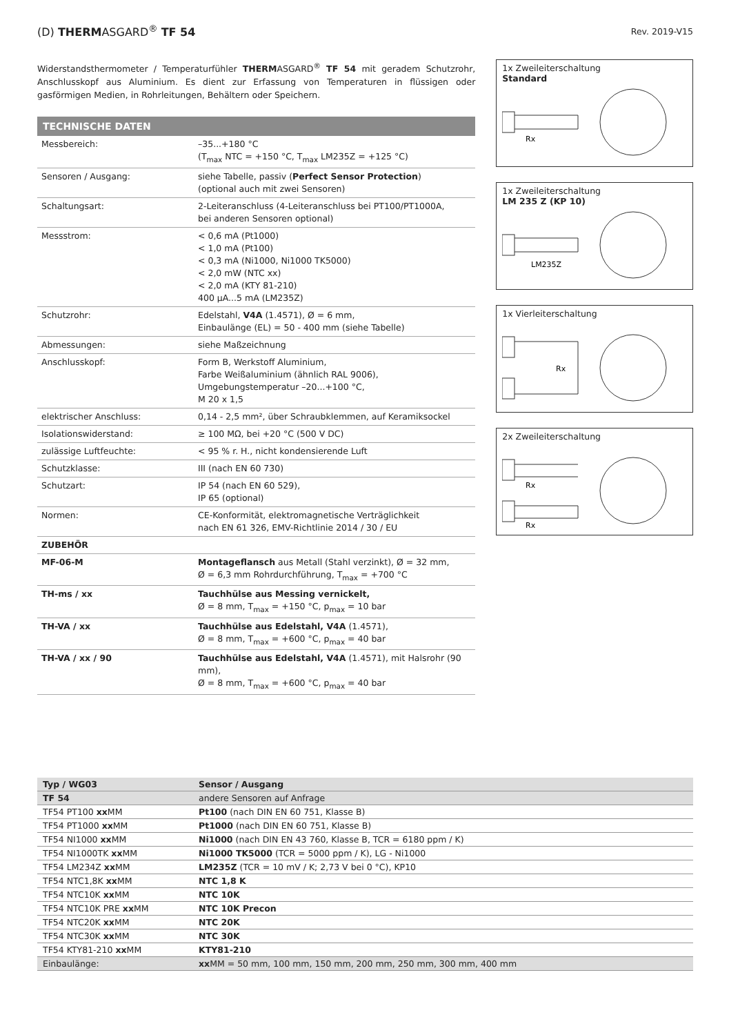(D) THERMASGARD<sup>®</sup> TF 54
Rev. 2019-V15
Widerstandsthermometer / Temperaturfühler THERMASGARD<sup>®</sup> TF 54 mit geradem Schutzrohr, Anschlusskopf aus Aluminium. Es dient zur Erfassung von Temperaturen in flüssigen oder gasförmigen Medien, in Rohrleitungen, Behältern oder Speichern.
TECHNISCHE DATEN
| Messbereich: | –35...+180 °C (T<sub>max</sub> NTC = +150 °C, T<sub>max</sub> LM235Z = +125 °C) |
| Sensoren / Ausgang: | siehe Tabelle, passiv ( Perfect Sensor Protection ) (optional auch mit zwei Sensoren) |
| Schaltungsart: | 2-Leiteranschluss (4-Leiteranschluss bei PT100/PT1000A, bei anderen Sensoren optional) |
| Messstrom: | < 0,6 mA (Pt1000) < 1,0 mA (Pt100) < 0,3 mA (Ni1000, Ni1000 TK5000) < 2,0 mW (NTC xx) < 2,0 mA (KTY 81-210) 400 µA...5 mA (LM235Z) |
| Schutzrohr: | Edelstahl, V4A (1.4571), Ø = 6 mm, Einbaulänge (EL) = 50 - 400 mm (siehe Tabelle) |
| Abmessungen: | siehe Maßzeichnung |
| Anschlusskopf: | Form B, Werkstoff Aluminium, Farbe Weißaluminium (ähnlich RAL 9006), Umgebungstemperatur –20...+100 °C, M 20 x 1,5 |
| elektrischer Anschluss: | 0,14 - 2,5 mm², über Schraubklemmen, auf Keramiksockel |
| Isolationswiderstand: | ≥ 100 MΩ, bei +20 °C (500 V DC) |
| zulässige Luftfeuchte: | < 95 % r. H., nicht kondensierende Luft |
| Schutzklasse: | III (nach EN 60 730) |
| Schutzart: | IP 54 (nach EN 60 529), IP 65 (optional) |
| Normen: | CE-Konformität, elektromagnetische Verträglichkeit nach EN 61 326, EMV-Richtlinie 2014 / 30 / EU |
| ZUBEHÖR | |
| MF-06-M | Montageflansch aus Metall (Stahl verzinkt), Ø = 32 mm, Ø = 6,3 mm Rohrdurchführung, T<sub>max</sub> = +700 °C |
| TH-ms / xx | Tauchhülse aus Messing vernickelt, Ø = 8 mm, T<sub>max</sub> = +150 °C, p<sub>max</sub> = 10 bar |
| TH-VA / xx | Tauchhülse aus Edelstahl, V4A (1.4571), Ø = 8 mm, T<sub>max</sub> = +600 °C, p<sub>max</sub> = 40 bar |
| TH-VA / xx / 90 | Tauchhülse aus Edelstahl, V4A (1.4571), mit Halsrohr (90 mm), Ø = 8 mm, T<sub>max</sub> = +600 °C, p<sub>max</sub> = 40 bar |
1x Zweileiterschaltung
Standard
Rx
1x Zweileiterschaltung
LM 235 Z (KP 10)
LM235Z
1x Vierleiterschaltung
Rx
2x Zweileiterschaltung
Rx
Rx
| Typ / WG03 | Sensor / Ausgang |
| --- | --- |
| TF 54 | andere Sensoren auf Anfrage |
| TF54 PT100 xx MM | Pt100 (nach DIN EN 60 751, Klasse B) |
| TF54 PT1000 xx MM | Pt1000 (nach DIN EN 60 751, Klasse B) |
| TF54 NI1000 xx MM | Ni1000 (nach DIN EN 43 760, Klasse B, TCR = 6180 ppm / K) |
| TF54 NI1000TK xx MM | Ni1000 TK5000 (TCR = 5000 ppm / K), LG - Ni1000 |
| TF54 LM234Z xx MM | LM235Z (TCR = 10 mV / K; 2,73 V bei 0 °C), KP10 |
| TF54 NTC1,8K xx MM | NTC 1,8 K |
| TF54 NTC10K xx MM | NTC 10K |
| TF54 NTC10K PRE xx MM | NTC 10K Precon |
| TF54 NTC20K xx MM | NTC 20K |
| TF54 NTC30K xx MM | NTC 30K |
| TF54 KTY81-210 xx MM | KTY81-210 |
| Einbaulänge: | xx MM = 50 mm, 100 mm, 150 mm, 200 mm, 250 mm, 300 mm, 400 mm |